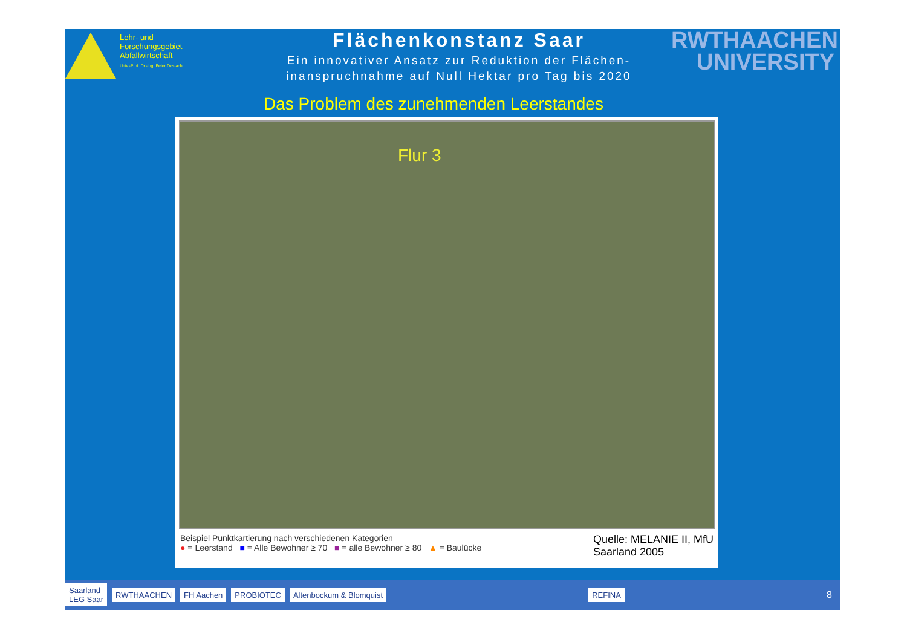Lehr- und
Forschungsgebiet
Abfallwirtschaft
Univ.-Prof. Dr.-Ing. Peter Dostach
Flächenkonstanz Saar
Ein innovativer Ansatz zur Reduktion der Flächen-
inanspruchnahme auf Null Hektar pro Tag bis 2020
RWTHAACHEN
UNIVERSITY
Das Problem des zunehmenden Leerstandes
Flur 3
Beispiel Punktkartierung nach verschiedenen Kategorien
● = Leerstand ■ = Alle Bewohner ≥ 70 ■ = alle Bewohner ≥ 80 ▲ = Baulücke
Quelle: MELANIE II, MfU
Saarland 2005
Saarland
LEG Saar RWTHAACHEN FH Aachen PROBIOTEC Altenbockum & Blomquist REFINA
8